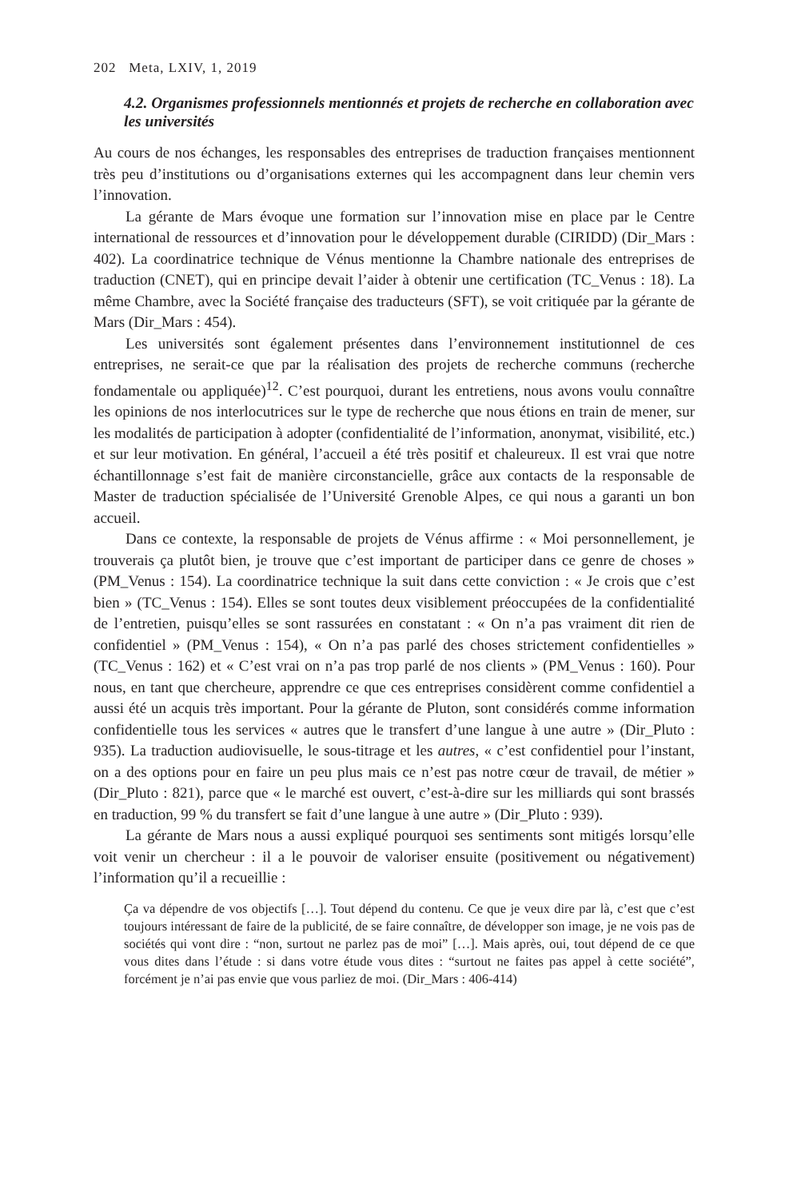202 Meta, LXIV, 1, 2019
4.2. Organismes professionnels mentionnés et projets de recherche en collaboration avec les universités
Au cours de nos échanges, les responsables des entreprises de traduction françaises mentionnent très peu d’institutions ou d’organisations externes qui les accompagnent dans leur chemin vers l’innovation.
La gérante de Mars évoque une formation sur l’innovation mise en place par le Centre international de ressources et d’innovation pour le développement durable (CIRIDD) (Dir_Mars : 402). La coordinatrice technique de Vénus mentionne la Chambre nationale des entreprises de traduction (CNET), qui en principe devait l’aider à obtenir une certification (TC_Venus : 18). La même Chambre, avec la Société française des traducteurs (SFT), se voit critiquée par la gérante de Mars (Dir_Mars : 454).
Les universités sont également présentes dans l’environnement institutionnel de ces entreprises, ne serait-ce que par la réalisation des projets de recherche communs (recherche fondamentale ou appliquée)<sup>12</sup>. C’est pourquoi, durant les entretiens, nous avons voulu connaître les opinions de nos interlocutrices sur le type de recherche que nous étions en train de mener, sur les modalités de participation à adopter (confidentialité de l’information, anonymat, visibilité, etc.) et sur leur motivation. En général, l’accueil a été très positif et chaleureux. Il est vrai que notre échantillonnage s’est fait de manière circonstancielle, grâce aux contacts de la responsable de Master de traduction spécialisée de l’Université Grenoble Alpes, ce qui nous a garanti un bon accueil.
Dans ce contexte, la responsable de projets de Vénus affirme : « Moi personnellement, je trouverais ça plutôt bien, je trouve que c’est important de participer dans ce genre de choses » (PM_Venus : 154). La coordinatrice technique la suit dans cette conviction : « Je crois que c’est bien » (TC_Venus : 154). Elles se sont toutes deux visiblement préoccupées de la confidentialité de l’entretien, puisqu’elles se sont rassurées en constatant : « On n’a pas vraiment dit rien de confidentiel » (PM_Venus : 154), « On n’a pas parlé des choses strictement confidentielles » (TC_Venus : 162) et « C’est vrai on n’a pas trop parlé de nos clients » (PM_Venus : 160). Pour nous, en tant que chercheure, apprendre ce que ces entreprises considèrent comme confidentiel a aussi été un acquis très important. Pour la gérante de Pluton, sont considérés comme information confidentielle tous les services « autres que le transfert d’une langue à une autre » (Dir_Pluto : 935). La traduction audiovisuelle, le sous-titrage et les autres, « c’est confidentiel pour l’instant, on a des options pour en faire un peu plus mais ce n’est pas notre cœur de travail, de métier » (Dir_Pluto : 821), parce que « le marché est ouvert, c’est-à-dire sur les milliards qui sont brassés en traduction, 99 % du transfert se fait d’une langue à une autre » (Dir_Pluto : 939).
La gérante de Mars nous a aussi expliqué pourquoi ses sentiments sont mitigés lorsqu’elle voit venir un chercheur : il a le pouvoir de valoriser ensuite (positivement ou négativement) l’information qu’il a recueillie :
Ça va dépendre de vos objectifs […]. Tout dépend du contenu. Ce que je veux dire par là, c’est que c’est toujours intéressant de faire de la publicité, de se faire connaître, de développer son image, je ne vois pas de sociétés qui vont dire : “non, surtout ne parlez pas de moi” […]. Mais après, oui, tout dépend de ce que vous dites dans l’étude : si dans votre étude vous dites : “surtout ne faites pas appel à cette société”, forcément je n’ai pas envie que vous parliez de moi. (Dir_Mars : 406-414)